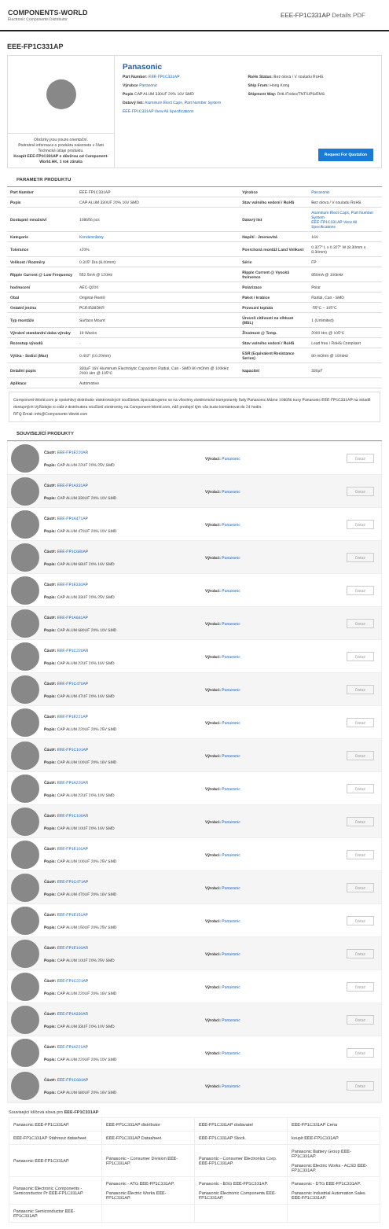COMPONENTS-WORLD
Electronic Components Distributor
EEE-FP1C331AP Details PDF
EEE-FP1C331AP
Obrázky jsou pouze orientační.
Podrobné informace o produktu naleznete v části Technické údaje produktu.
Koupit EEE-FP1C331AP s důvěrou od Component-World.HK, 1 rok záruka
Panasonic
Part Number: EEE-FP1C331AP
Výrobce Panasonic
Popis CAP ALUM 330UF 20% 16V SMD
Datový list: Aluminum Elect Caps, Part Number System
EEE-FP1C331AP View All Specifications
RoHs Status: Bez olova / V souladu RoHS
Ship From: Hong Kong
Shipment Way: DHL/Fedex/TNT/UPS/EMS
Request For Quotation
PARAMETR PRODUKTU
| Part Number | EEE-FP1C331AP | Výrobce | Panasonic |
| Popis | CAP ALUM 330UF 20% 16V SMD | Stav volného vedení / RoHS | Bez olova / V souladu RoHS |
| Dostupné množství | 108656 pcs | Datový list | Aluminum Elect Caps, Part Number System EEE-FP1C331AP View All Specifications |
| Kategorie | Kondenzátory | Napětí - Jmenovitá | 16V |
| Tolerance | ±20% | Povrchová montáž Land Velikost | 0.327" L x 0.327" W (8.30mm x 8.30mm) |
| Velikost / Rozměry | 0.315" Dia (8.00mm) | Série | FP |
| Ripple Current @ Low Frequency | 552.5mA @ 120Hz | Ripple Current @ Vysoká frekvence | 850mA @ 100kHz |
| hodnocení | AEC-Q200 | Polarizace | Polar |
| Obal | Original-Reel® | Paket / krabice | Radial, Can - SMD |
| Ostatní jména | PCE4538DKR | Provozní teplota | -55°C ~ 105°C |
| Typ montáže | Surface Mount | Úroveň citlivosti na vlhkost (MSL) | 1 (Unlimited) |
| Výrobní standardní doba výroby | 19 Weeks | Životnost @ Temp. | 2000 Hrs @ 105°C |
| Rozestup vývodů | - | Stav volného vedení / RoHS | Lead free / RoHS Compliant |
| Výška - Sedící (Max) | 0.402" (10.20mm) | ESR (Equivalent Resistance Series) | 80 mOhm @ 100kHz |
| Detailní popis | 330µF 16V Aluminum Electrolytic Capacitors Radial, Can - SMD 80 mOhm @ 100kHz 2000 Hrs @ 105°C | kapacitní | 330µF |
| Aplikace | Automotive | | |
Component-World.com je spolehlivý distributor elektronických součástek.Specializujeme se na všechny elektronické komponenty řady Panasonic.Máme 108656 kusy Panasonic EEE-FP1C331AP na skladě dostupných.Vyžádejte si citát z distributora součástí elektroniky na Component-World.com, náš prodejní tým vás bude kontaktovat do 24 hodin.
RFQ Email: info@Components-World.com
SOUVISEJÍCÍ PRODUKTY
Část#: EEE-FP1E220AR
Popis: CAP ALUM 22UF 20% 25V SMD
Výrobci: Panasonic Dotaz
Část#: EEE-FP1A331AP
Popis: CAP ALUM 330UF 20% 10V SMD
Výrobci: Panasonic Dotaz
Část#: EEE-FP1A471AP
Popis: CAP ALUM 470UF 20% 10V SMD
Výrobci: Panasonic Dotaz
Část#: EEE-FP1C680AP
Popis: CAP ALUM 68UF 20% 16V SMD
Výrobci: Panasonic Dotaz
Část#: EEE-FP1E330AP
Popis: CAP ALUM 33UF 20% 25V SMD
Výrobci: Panasonic Dotaz
Část#: EEE-FP1A681AP
Popis: CAP ALUM 680UF 20% 10V SMD
Výrobci: Panasonic Dotaz
Část#: EEE-FP1C220AR
Popis: CAP ALUM 22UF 20% 16V SMD
Výrobci: Panasonic Dotaz
Část#: EEE-FP1C470AP
Popis: CAP ALUM 47UF 20% 16V SMD
Výrobci: Panasonic Dotaz
Část#: EEE-FP1E221AP
Popis: CAP ALUM 220UF 20% 25V SMD
Výrobci: Panasonic Dotaz
Část#: EEE-FP1C101AP
Popis: CAP ALUM 100UF 20% 16V SMD
Výrobci: Panasonic Dotaz
Část#: EEE-FP1A220AR
Popis: CAP ALUM 22UF 20% 10V SMD
Výrobci: Panasonic Dotaz
Část#: EEE-FP1C100AR
Popis: CAP ALUM 10UF 20% 16V SMD
Výrobci: Panasonic Dotaz
Část#: EEE-FP1E101AP
Popis: CAP ALUM 100UF 20% 25V SMD
Výrobci: Panasonic Dotaz
Část#: EEE-FP1C471AP
Popis: CAP ALUM 470UF 20% 16V SMD
Výrobci: Panasonic Dotaz
Část#: EEE-FP1E151AP
Popis: CAP ALUM 150UF 20% 25V SMD
Výrobci: Panasonic Dotaz
Část#: EEE-FP1E100AR
Popis: CAP ALUM 10UF 20% 25V SMD
Výrobci: Panasonic Dotaz
Část#: EEE-FP1C221AP
Popis: CAP ALUM 220UF 20% 16V SMD
Výrobci: Panasonic Dotaz
Část#: EEE-FP1A330AR
Popis: CAP ALUM 33UF 20% 10V SMD
Výrobci: Panasonic Dotaz
Část#: EEE-FP1A221AP
Popis: CAP ALUM 220UF 20% 10V SMD
Výrobci: Panasonic Dotaz
Část#: EEE-FP1C681AP
Popis: CAP ALUM 680UF 20% 16V SMD
Výrobci: Panasonic Dotaz
Související klíčová slova pro EEE-FP1C331AP
| Panasonic EEE-FP1C331AP. | EEE-FP1C331AP distributor | EEE-FP1C331AP dodavatel | EEE-FP1C331AP Cena |
| EEE-FP1C331AP Stáhnout datasheet. | EEE-FP1C331AP Datasheet. | EEE-FP1C331AP Stock. | koupit EEE-FP1C331AP. |
| Panasonic EEE-FP1C331AP. | Panasonic - Consumer Division EEE-FP1C331AP. | Panasonic - Consumer Electronics Corp. EEE-FP1C331AP. | Panasonic Battery Group EEE-FP1C331AP. Panasonic Electric Works - ACSD EEE-FP1C331AP. |
| Panasonic Electronic Components - Semiconductor Pr EEE-FP1C331AP. | Panasonic - ATG EEE-FP1C331AP. Panasonic Electric Works EEE-FP1C331AP. | Panasonic - BSG EEE-FP1C331AP. Panasonic Electronic Components EEE-FP1C331AP. | Panasonic - DTG EEE-FP1C331AP. Panasonic Industrial Automation Sales EEE-FP1C331AP. |
| Panasonic Semiconductor EEE-FP1C331AP. | | | |